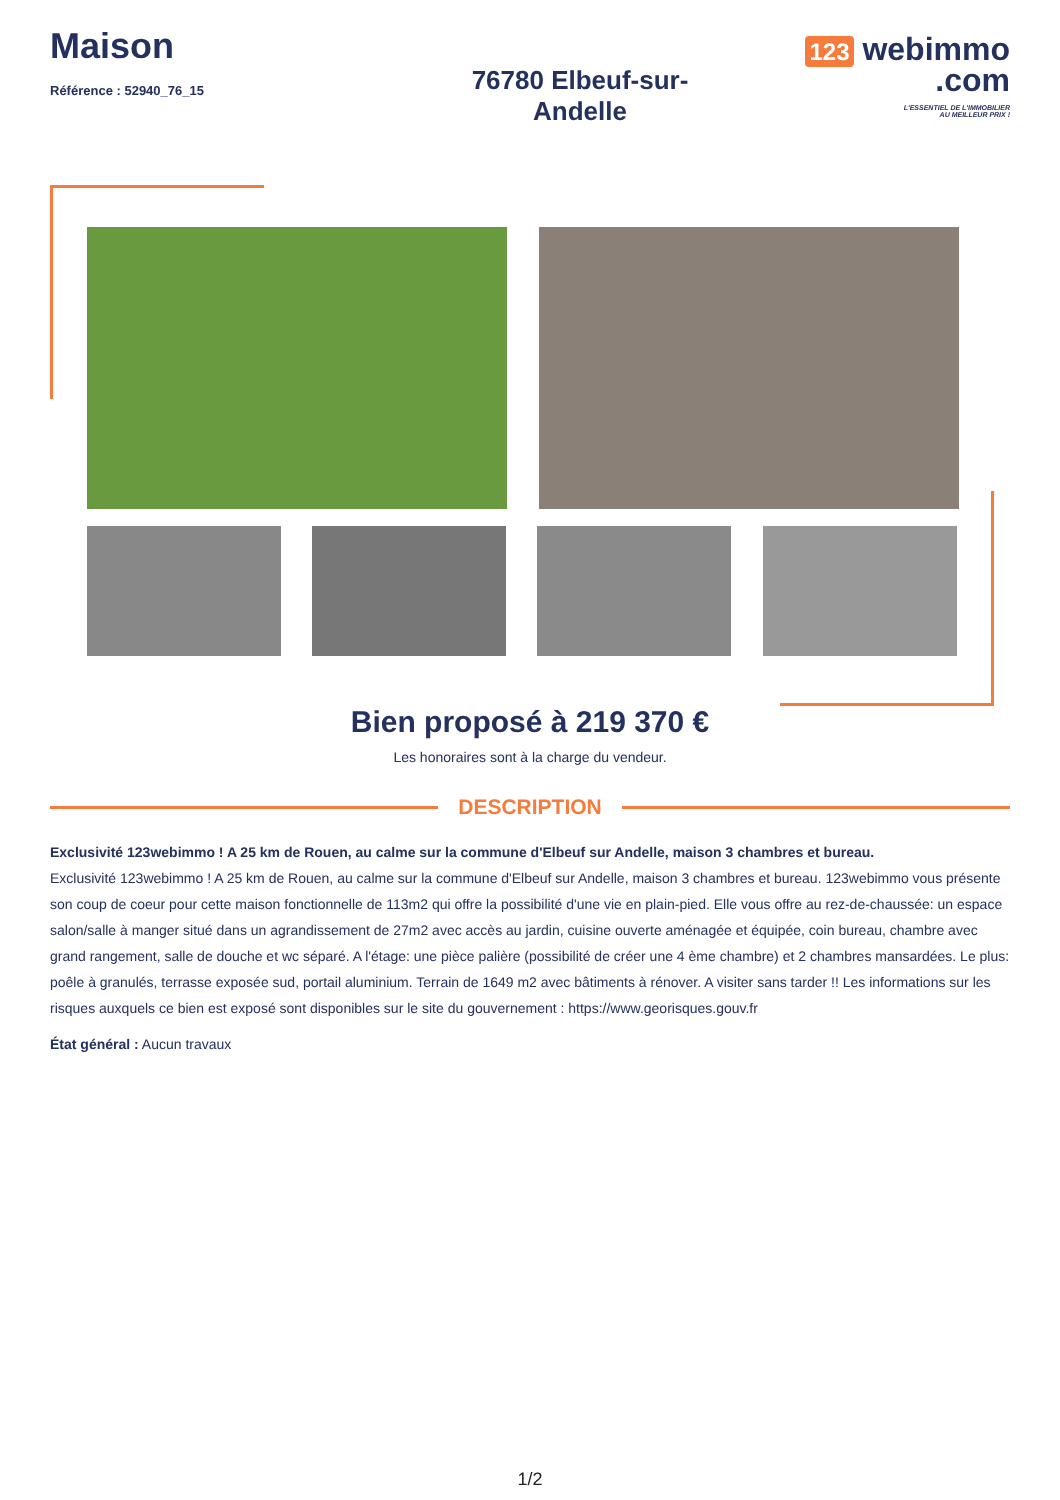Maison
Référence : 52940_76_15
76780 Elbeuf-sur-
Andelle
123 webimmo
.com
L'ESSENTIEL DE L'IMMOBILIER
AU MEILLEUR PRIX !
Bien proposé à 219 370 €
Les honoraires sont à la charge du vendeur.
DESCRIPTION
Exclusivité 123webimmo ! A 25 km de Rouen, au calme sur la commune d'Elbeuf sur Andelle, maison 3 chambres et bureau.
Exclusivité 123webimmo ! A 25 km de Rouen, au calme sur la commune d'Elbeuf sur Andelle, maison 3 chambres et bureau. 123webimmo vous présente son coup de coeur pour cette maison fonctionnelle de 113m2 qui offre la possibilité d'une vie en plain-pied. Elle vous offre au rez-de-chaussée: un espace salon/salle à manger situé dans un agrandissement de 27m2 avec accès au jardin, cuisine ouverte aménagée et équipée, coin bureau, chambre avec grand rangement, salle de douche et wc séparé. A l'étage: une pièce palière (possibilité de créer une 4 ème chambre) et 2 chambres mansardées. Le plus: poêle à granulés, terrasse exposée sud, portail aluminium. Terrain de 1649 m2 avec bâtiments à rénover. A visiter sans tarder !! Les informations sur les risques auxquels ce bien est exposé sont disponibles sur le site du gouvernement : https://www.georisques.gouv.fr
État général : Aucun travaux
1/2